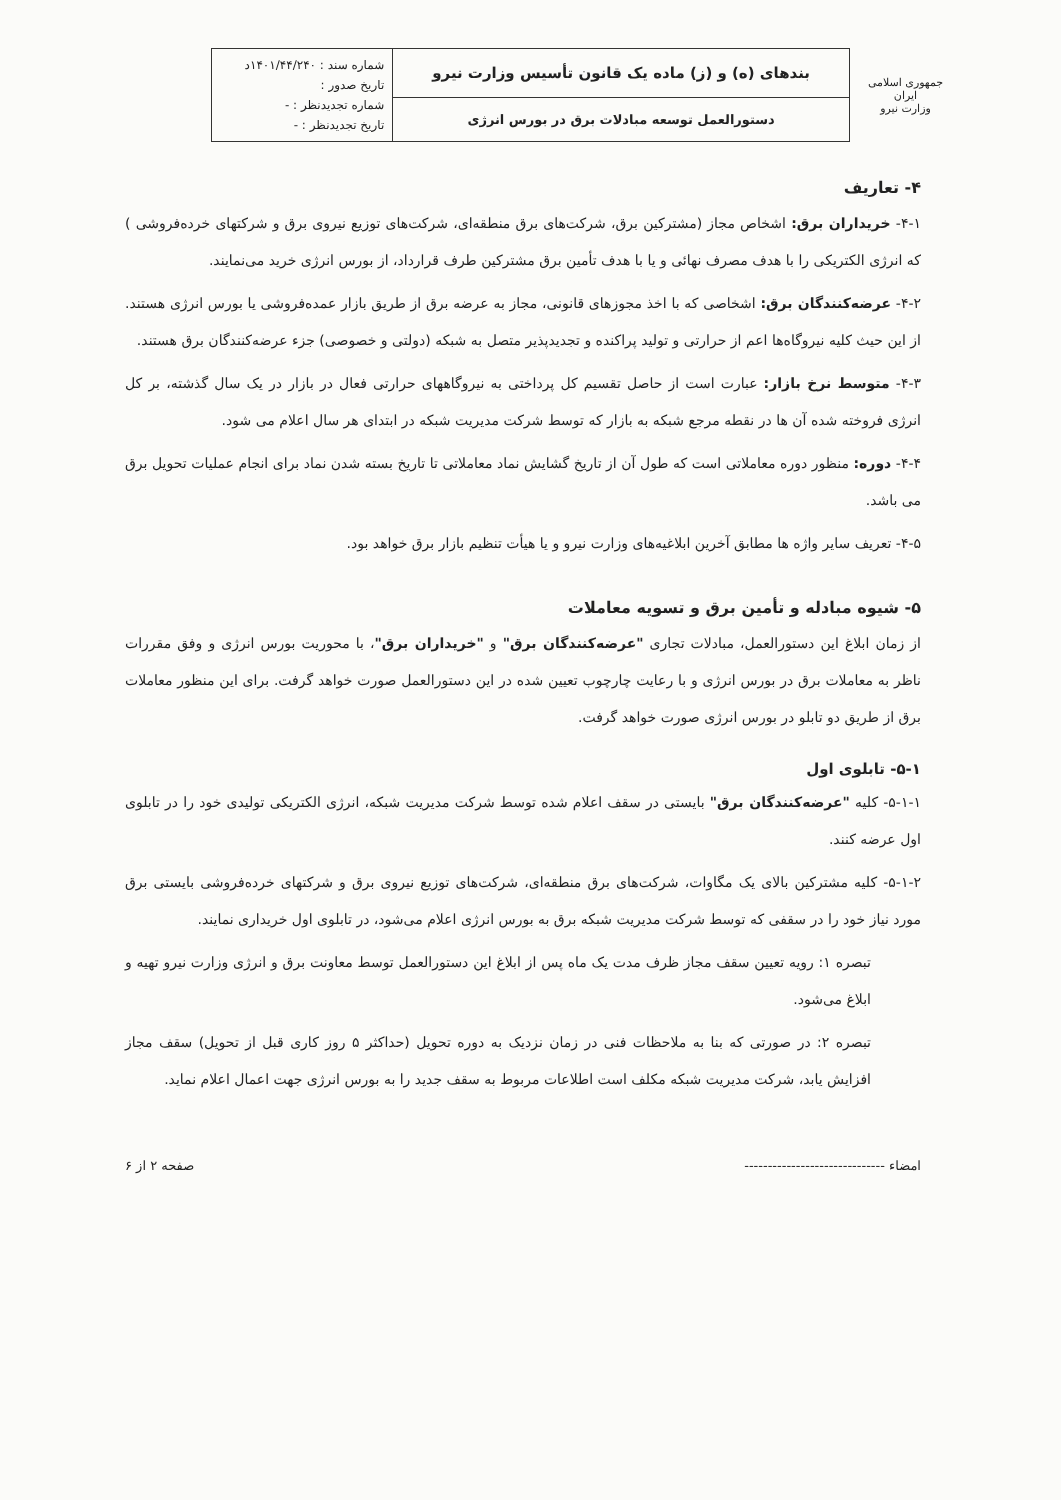| جمهوری اسلامی ایران وزارت نیرو | بندهای (ه) و (ز) ماده یک قانون تأسیس وزارت نیرو | شماره سند : ۱۴۰۱/۴۴/۲۴۰د تاریخ صدور : شماره تجدیدنظر : - تاریخ تجدیدنظر : - |
| | دستورالعمل توسعه مبادلات برق در بورس انرژی | |
۴- تعاریف
۴-۱- خریداران برق: اشخاص مجاز (مشترکین برق، شرکت‌های برق منطقه‌ای، شرکت‌های توزیع نیروی برق و شرکتهای خرده‌فروشی ) که انرژی الکتریکی را با هدف مصرف نهائی و یا با هدف تأمین برق مشترکین طرف قرارداد، از بورس انرژی خرید می‌نمایند.
۴-۲- عرضه‌کنندگان برق: اشخاصی که با اخذ مجوزهای قانونی، مجاز به عرضه برق از طریق بازار عمده‌فروشی یا بورس انرژی هستند. از این حیث کلیه نیروگاه‌ها اعم از حرارتی و تولید پراکنده و تجدیدپذیر متصل به شبکه (دولتی و خصوصی) جزء عرضه‌کنندگان برق هستند.
۴-۳- متوسط نرخ بازار: عبارت است از حاصل تقسیم کل پرداختی به نیروگاههای حرارتی فعال در بازار در یک سال گذشته، بر کل انرژی فروخته شده آن ها در نقطه مرجع شبکه به بازار که توسط شرکت مدیریت شبکه در ابتدای هر سال اعلام می شود.
۴-۴- دوره: منظور دوره معاملاتی است که طول آن از تاریخ گشایش نماد معاملاتی تا تاریخ بسته شدن نماد برای انجام عملیات تحویل برق می باشد.
۴-۵- تعریف سایر واژه ها مطابق آخرین ابلاغیه‌های وزارت نیرو و یا هیأت تنظیم بازار برق خواهد بود.
۵- شیوه مبادله و تأمین برق و تسویه معاملات
از زمان ابلاغ این دستورالعمل، مبادلات تجاری "عرضه‌کنندگان برق" و "خریداران برق"، با محوریت بورس انرژی و وفق مقررات ناظر به معاملات برق در بورس انرژی و با رعایت چارچوب تعیین شده در این دستورالعمل صورت خواهد گرفت. برای این منظور معاملات برق از طریق دو تابلو در بورس انرژی صورت خواهد گرفت.
۵-۱- تابلوی اول
۵-۱-۱- کلیه "عرضه‌کنندگان برق" بایستی در سقف اعلام شده توسط شرکت مدیریت شبکه، انرژی الکتریکی تولیدی خود را در تابلوی اول عرضه کنند.
۵-۱-۲- کلیه مشترکین بالای یک مگاوات، شرکت‌های برق منطقه‌ای، شرکت‌های توزیع نیروی برق و شرکتهای خرده‌فروشی بایستی برق مورد نیاز خود را در سقفی که توسط شرکت مدیریت شبکه برق به بورس انرژی اعلام می‌شود، در تابلوی اول خریداری نمایند.
تبصره ۱: رویه تعیین سقف مجاز ظرف مدت یک ماه پس از ابلاغ این دستورالعمل توسط معاونت برق و انرژی وزارت نیرو تهیه و ابلاغ می‌شود.
تبصره ۲: در صورتی که بنا به ملاحظات فنی در زمان نزدیک به دوره تحویل (حداکثر ۵ روز کاری قبل از تحویل) سقف مجاز افزایش یابد، شرکت مدیریت شبکه مکلف است اطلاعات مربوط به سقف جدید را به بورس انرژی جهت اعمال اعلام نماید.
امضاء ------------------------------ صفحه ۲ از ۶